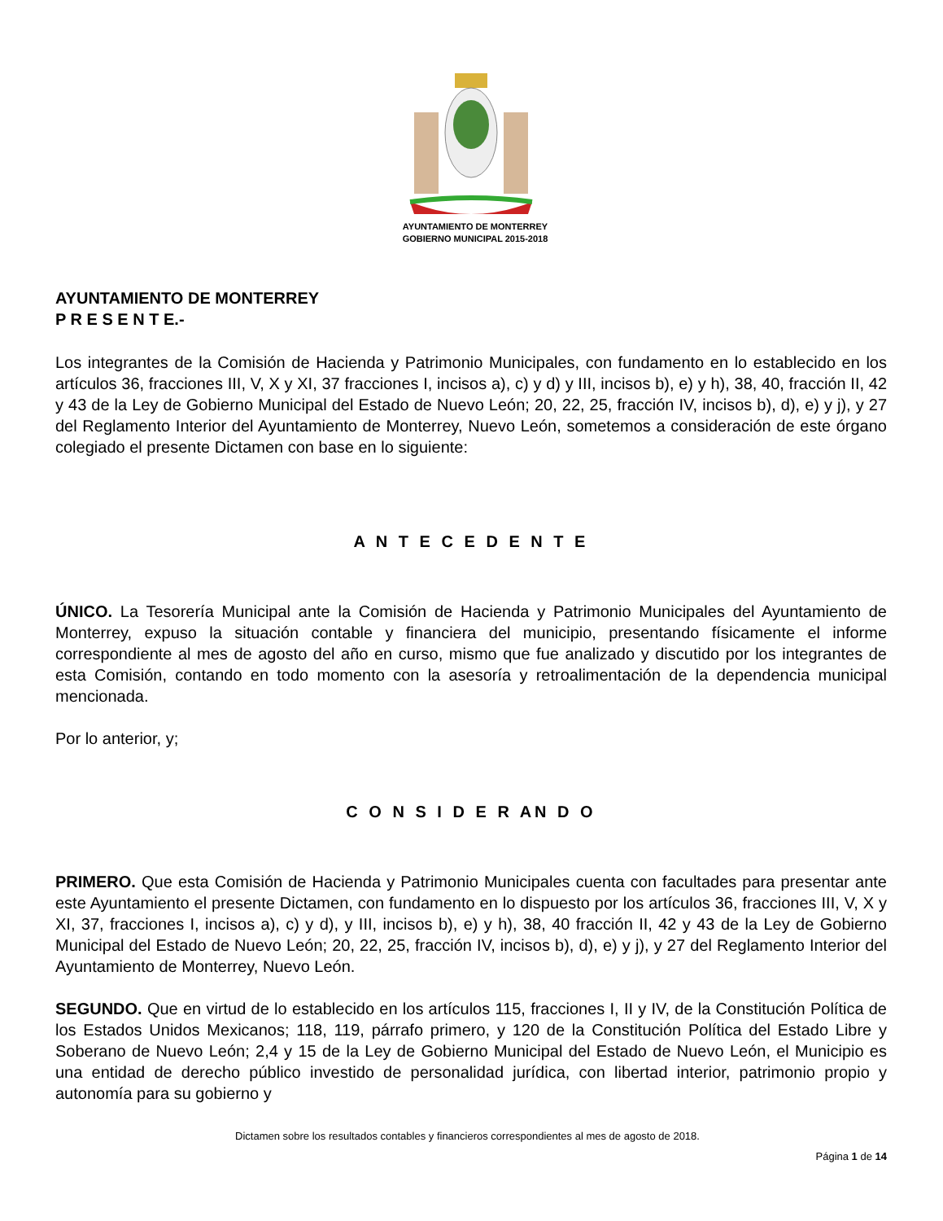AYUNTAMIENTO DE MONTERREY
GOBIERNO MUNICIPAL 2015-2018
AYUNTAMIENTO DE MONTERREY
P R E S E N T E.-
Los integrantes de la Comisión de Hacienda y Patrimonio Municipales, con fundamento en lo establecido en los artículos 36, fracciones III, V, X y XI, 37 fracciones I, incisos a), c) y d) y III, incisos b), e) y h), 38, 40, fracción II, 42 y 43 de la Ley de Gobierno Municipal del Estado de Nuevo León; 20, 22, 25, fracción IV, incisos b), d), e) y j), y 27 del Reglamento Interior del Ayuntamiento de Monterrey, Nuevo León, sometemos a consideración de este órgano colegiado el presente Dictamen con base en lo siguiente:
A N T E C E D E N T E
ÚNICO. La Tesorería Municipal ante la Comisión de Hacienda y Patrimonio Municipales del Ayuntamiento de Monterrey, expuso la situación contable y financiera del municipio, presentando físicamente el informe correspondiente al mes de agosto del año en curso, mismo que fue analizado y discutido por los integrantes de esta Comisión, contando en todo momento con la asesoría y retroalimentación de la dependencia municipal mencionada.
Por lo anterior, y;
C O N S I D E R AN D O
PRIMERO. Que esta Comisión de Hacienda y Patrimonio Municipales cuenta con facultades para presentar ante este Ayuntamiento el presente Dictamen, con fundamento en lo dispuesto por los artículos 36, fracciones III, V, X y XI, 37, fracciones I, incisos a), c) y d), y III, incisos b), e) y h), 38, 40 fracción II, 42 y 43 de la Ley de Gobierno Municipal del Estado de Nuevo León; 20, 22, 25, fracción IV, incisos b), d), e) y j), y 27 del Reglamento Interior del Ayuntamiento de Monterrey, Nuevo León.
SEGUNDO. Que en virtud de lo establecido en los artículos 115, fracciones I, II y IV, de la Constitución Política de los Estados Unidos Mexicanos; 118, 119, párrafo primero, y 120 de la Constitución Política del Estado Libre y Soberano de Nuevo León; 2,4 y 15 de la Ley de Gobierno Municipal del Estado de Nuevo León, el Municipio es una entidad de derecho público investido de personalidad jurídica, con libertad interior, patrimonio propio y autonomía para su gobierno y
Dictamen sobre los resultados contables y financieros correspondientes al mes de agosto de 2018.
Página 1 de 14